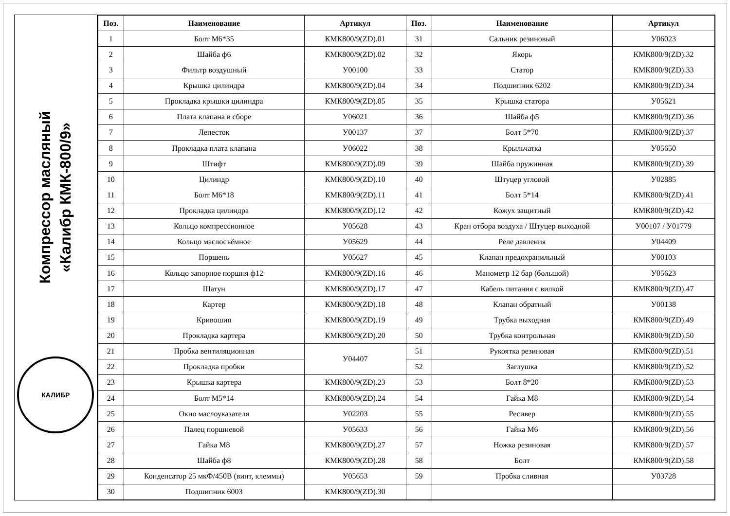Компрессор масляный
«Калибр КМК-800/9»
КАЛИБР
| Поз. | Наименование | Артикул | Поз. | Наименование | Артикул |
| --- | --- | --- | --- | --- | --- |
| 1 | Болт М6*35 | КМК800/9(ZD).01 | 31 | Сальник резиновый | У06023 |
| 2 | Шайба ф6 | КМК800/9(ZD).02 | 32 | Якорь | КМК800/9(ZD).32 |
| 3 | Фильтр воздушный | У00100 | 33 | Статор | КМК800/9(ZD).33 |
| 4 | Крышка цилиндра | КМК800/9(ZD).04 | 34 | Подшипник 6202 | КМК800/9(ZD).34 |
| 5 | Прокладка крышки цилиндра | КМК800/9(ZD).05 | 35 | Крышка статора | У05621 |
| 6 | Плата клапана в сборе | У06021 | 36 | Шайба ф5 | КМК800/9(ZD).36 |
| 7 | Лепесток | У00137 | 37 | Болт 5*70 | КМК800/9(ZD).37 |
| 8 | Прокладка плата клапана | У06022 | 38 | Крыльчатка | У05650 |
| 9 | Штифт | КМК800/9(ZD).09 | 39 | Шайба пружинная | КМК800/9(ZD).39 |
| 10 | Цилиндр | КМК800/9(ZD).10 | 40 | Штуцер угловой | У02885 |
| 11 | Болт М6*18 | КМК800/9(ZD).11 | 41 | Болт 5*14 | КМК800/9(ZD).41 |
| 12 | Прокладка цилиндра | КМК800/9(ZD).12 | 42 | Кожух защитный | КМК800/9(ZD).42 |
| 13 | Кольцо компрессионное | У05628 | 43 | Кран отбора воздуха / Штуцер выходной | У00107 / У01779 |
| 14 | Кольцо маслосъёмное | У05629 | 44 | Реле давления | У04409 |
| 15 | Поршень | У05627 | 45 | Клапан предохранильный | У00103 |
| 16 | Кольцо запорное поршня ф12 | КМК800/9(ZD).16 | 46 | Манометр 12 бар (большой) | У05623 |
| 17 | Шатун | КМК800/9(ZD).17 | 47 | Кабель питания с вилкой | КМК800/9(ZD).47 |
| 18 | Картер | КМК800/9(ZD).18 | 48 | Клапан обратный | У00138 |
| 19 | Кривошип | КМК800/9(ZD).19 | 49 | Трубка выходная | КМК800/9(ZD).49 |
| 20 | Прокладка картера | КМК800/9(ZD).20 | 50 | Трубка контрольная | КМК800/9(ZD).50 |
| 21 | Пробка вентиляционная | У04407 | 51 | Рукоятка резиновая | КМК800/9(ZD).51 |
| 22 | Прокладка пробки | | 52 | Заглушка | КМК800/9(ZD).52 |
| 23 | Крышка картера | КМК800/9(ZD).23 | 53 | Болт 8*20 | КМК800/9(ZD).53 |
| 24 | Болт М5*14 | КМК800/9(ZD).24 | 54 | Гайка М8 | КМК800/9(ZD).54 |
| 25 | Окно маслоуказателя | У02203 | 55 | Ресивер | КМК800/9(ZD).55 |
| 26 | Палец поршневой | У05633 | 56 | Гайка М6 | КМК800/9(ZD).56 |
| 27 | Гайка М8 | КМК800/9(ZD).27 | 57 | Ножка резиновая | КМК800/9(ZD).57 |
| 28 | Шайба ф8 | КМК800/9(ZD).28 | 58 | Болт | КМК800/9(ZD).58 |
| 29 | Конденсатор 25 мкФ/450В (винт, клеммы) | У05653 | 59 | Пробка сливная | У03728 |
| 30 | Подшипник 6003 | КМК800/9(ZD).30 | | | |